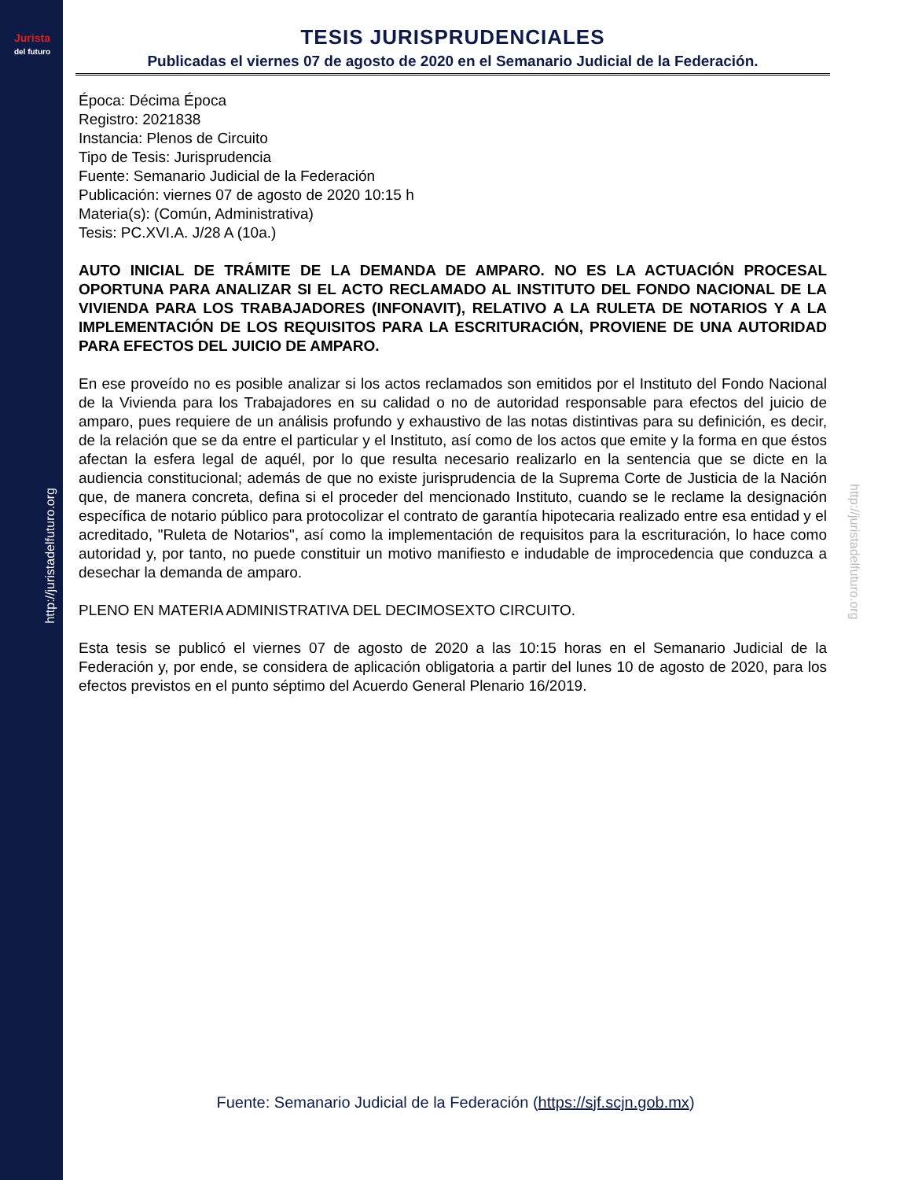Jurista
del futuro
http://juristadelfuturo.org
http://juristadelfuturo.org
TESIS JURISPRUDENCIALES
Publicadas el viernes 07 de agosto de 2020 en el Semanario Judicial de la Federación.
Época: Décima Época
Registro: 2021838
Instancia: Plenos de Circuito
Tipo de Tesis: Jurisprudencia
Fuente: Semanario Judicial de la Federación
Publicación: viernes 07 de agosto de 2020 10:15 h
Materia(s): (Común, Administrativa)
Tesis: PC.XVI.A. J/28 A (10a.)
AUTO INICIAL DE TRÁMITE DE LA DEMANDA DE AMPARO. NO ES LA ACTUACIÓN PROCESAL OPORTUNA PARA ANALIZAR SI EL ACTO RECLAMADO AL INSTITUTO DEL FONDO NACIONAL DE LA VIVIENDA PARA LOS TRABAJADORES (INFONAVIT), RELATIVO A LA RULETA DE NOTARIOS Y A LA IMPLEMENTACIÓN DE LOS REQUISITOS PARA LA ESCRITURACIÓN, PROVIENE DE UNA AUTORIDAD PARA EFECTOS DEL JUICIO DE AMPARO.
En ese proveído no es posible analizar si los actos reclamados son emitidos por el Instituto del Fondo Nacional de la Vivienda para los Trabajadores en su calidad o no de autoridad responsable para efectos del juicio de amparo, pues requiere de un análisis profundo y exhaustivo de las notas distintivas para su definición, es decir, de la relación que se da entre el particular y el Instituto, así como de los actos que emite y la forma en que éstos afectan la esfera legal de aquél, por lo que resulta necesario realizarlo en la sentencia que se dicte en la audiencia constitucional; además de que no existe jurisprudencia de la Suprema Corte de Justicia de la Nación que, de manera concreta, defina si el proceder del mencionado Instituto, cuando se le reclame la designación específica de notario público para protocolizar el contrato de garantía hipotecaria realizado entre esa entidad y el acreditado, "Ruleta de Notarios", así como la implementación de requisitos para la escrituración, lo hace como autoridad y, por tanto, no puede constituir un motivo manifiesto e indudable de improcedencia que conduzca a desechar la demanda de amparo.
PLENO EN MATERIA ADMINISTRATIVA DEL DECIMOSEXTO CIRCUITO.
Esta tesis se publicó el viernes 07 de agosto de 2020 a las 10:15 horas en el Semanario Judicial de la Federación y, por ende, se considera de aplicación obligatoria a partir del lunes 10 de agosto de 2020, para los efectos previstos en el punto séptimo del Acuerdo General Plenario 16/2019.
Fuente: Semanario Judicial de la Federación (https://sjf.scjn.gob.mx)